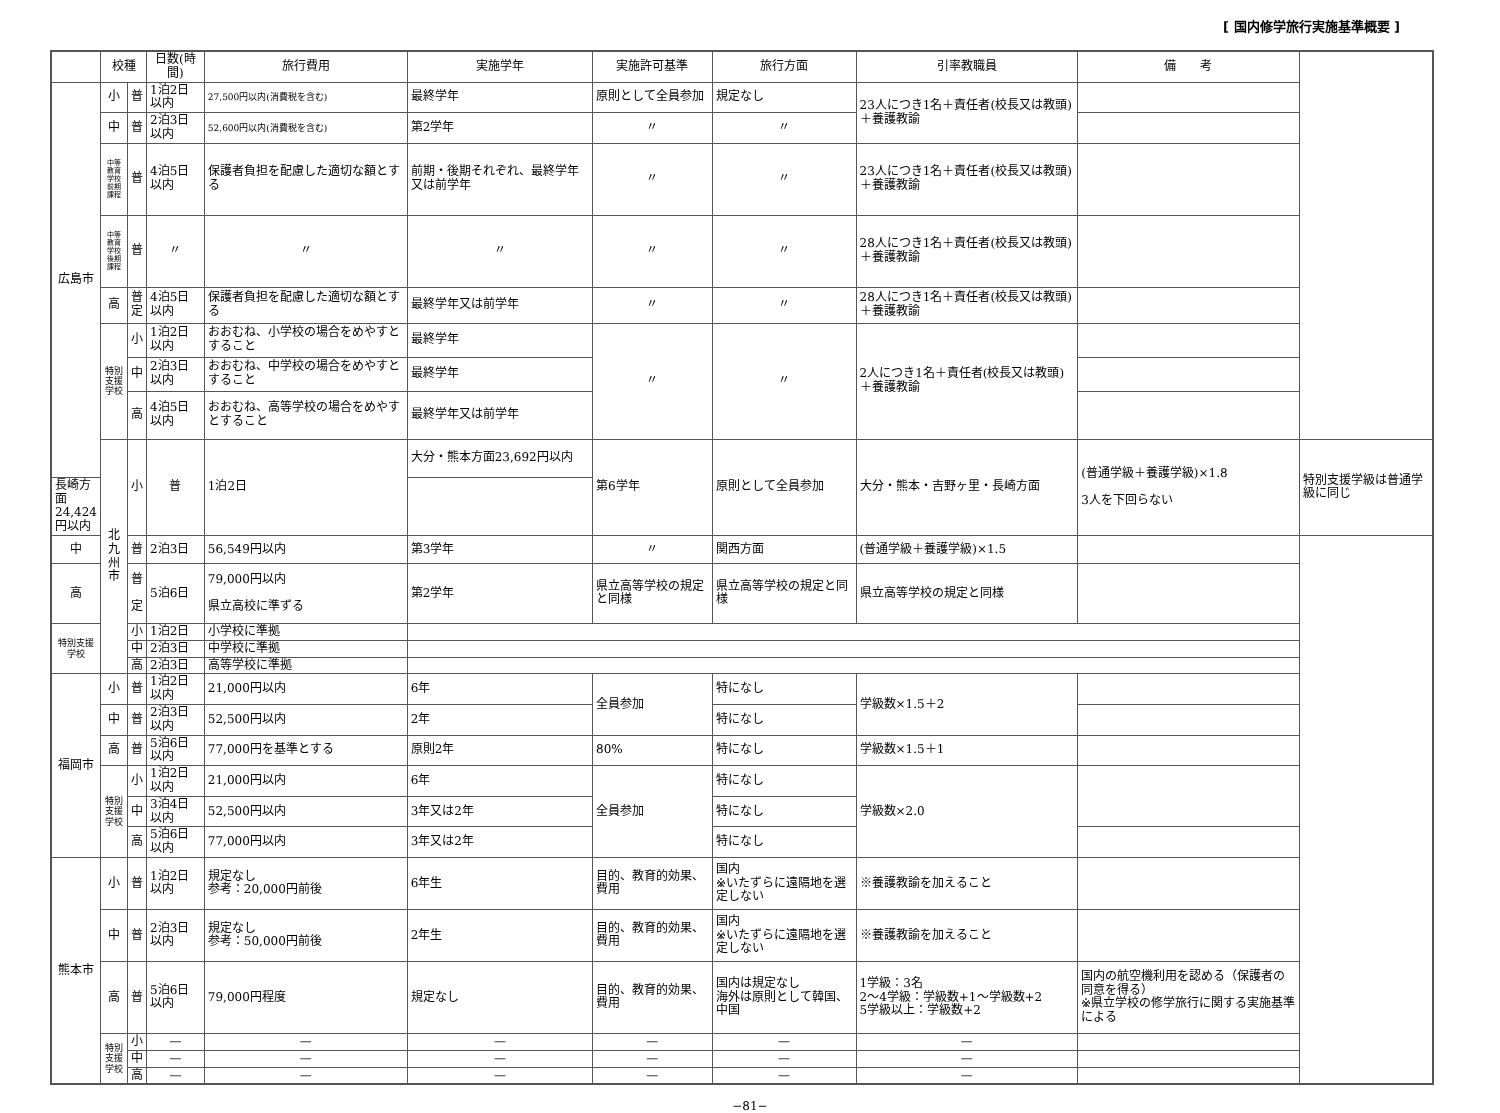[ 国内修学旅行実施基準概要 ]
| | 校種 | | 日数(時間) | 旅行費用 | 実施学年 | 実施許可基準 | 旅行方面 | 引率教職員 | 備 考 | |
| --- | --- | --- | --- | --- | --- | --- | --- | --- | --- | --- |
| 広島市 | 小 | 普 | 1泊2日以内 | 27,500円以内(消費税を含む) | 最終学年 | 原則として全員参加 | 規定なし | 23人につき1名＋責任者(校長又は教頭) ＋養護教諭 | | |
| | 中 | 普 | 2泊3日以内 | 52,600円以内(消費税を含む) | 第2学年 | 〃 | 〃 | | | |
| | 中等教育学校前期課程 | 普 | 4泊5日以内 | 保護者負担を配慮した適切な額とする | 前期・後期それぞれ、最終学年又は前学年 | 〃 | 〃 | 23人につき1名＋責任者(校長又は教頭)＋養護教諭 | | |
| | 中等教育学校後期課程 | 普 | 〃 | 〃 | 〃 | 〃 | 〃 | 28人につき1名＋責任者(校長又は教頭)＋養護教諭 | | |
| | 高 | 普 定 | 4泊5日以内 | 保護者負担を配慮した適切な額とする | 最終学年又は前学年 | 〃 | 〃 | 28人につき1名＋責任者(校長又は教頭)＋養護教諭 | | |
| | 特別支援学校 | 小 | 1泊2日以内 | おおむね、小学校の場合をめやすとすること | 最終学年 | 〃 | 〃 | 2人につき1名＋責任者(校長又は教頭)＋養護教諭 | | |
| | | 中 | 2泊3日以内 | おおむね、中学校の場合をめやすとすること | 最終学年 | | | | | |
| | | 高 | 4泊5日以内 | おおむね、高等学校の場合をめやすとすること | 最終学年又は前学年 | | | | | |
| | 北九州市 | 小 | 普 | 1泊2日 | 大分・熊本方面23,692円以内 | 第6学年 | 原則として全員参加 | 大分・熊本・吉野ヶ里・長崎方面 | (普通学級＋養護学級)×1.8 3人を下回らない | 特別支援学級は普通学級に同じ |
| 長崎方面24,424円以内 | | | | | | | | | | |
| 中 | | 普 | 2泊3日 | 56,549円以内 | 第3学年 | 〃 | 関西方面 | (普通学級＋養護学級)×1.5 | | |
| 高 | | 普 定 | 5泊6日 | 79,000円以内 県立高校に準ずる | 第2学年 | 県立高等学校の規定と同様 | 県立高等学校の規定と同様 | 県立高等学校の規定と同様 | | |
| 特別支援学校 | | 小 | 1泊2日 | 小学校に準拠 | | | | | | |
| | | 中 | 2泊3日 | 中学校に準拠 | | | | | | |
| | | 高 | 2泊3日 | 高等学校に準拠 | | | | | | |
| 福岡市 | 小 | 普 | 1泊2日以内 | 21,000円以内 | 6年 | 全員参加 | 特になし | 学級数×1.5＋2 | | |
| | 中 | 普 | 2泊3日以内 | 52,500円以内 | 2年 | | 特になし | | | |
| | 高 | 普 | 5泊6日以内 | 77,000円を基準とする | 原則2年 | 80% | 特になし | 学級数×1.5＋1 | | |
| | 特別支援学校 | 小 | 1泊2日以内 | 21,000円以内 | 6年 | 全員参加 | 特になし | 学級数×2.0 | | |
| | | 中 | 3泊4日以内 | 52,500円以内 | 3年又は2年 | | 特になし | | | |
| | | 高 | 5泊6日以内 | 77,000円以内 | 3年又は2年 | | 特になし | | | |
| 熊本市 | 小 | 普 | 1泊2日以内 | 規定なし 参考：20,000円前後 | 6年生 | 目的、教育的効果、費用 | 国内 ※いたずらに遠隔地を選定しない | ※養護教諭を加えること | | |
| | 中 | 普 | 2泊3日以内 | 規定なし 参考：50,000円前後 | 2年生 | 目的、教育的効果、費用 | 国内 ※いたずらに遠隔地を選定しない | ※養護教諭を加えること | | |
| | 高 | 普 | 5泊6日以内 | 79,000円程度 | 規定なし | 目的、教育的効果、費用 | 国内は規定なし 海外は原則として韓国、中国 | 1学級：3名 2～4学級：学級数+1～学級数+2 5学級以上：学級数+2 | 国内の航空機利用を認める（保護者の同意を得る） ※県立学校の修学旅行に関する実施基準による | |
| | 特別支援学校 | 小 | — | — | — | — | — | — | | |
| | | 中 | — | — | — | — | — | — | | |
| | | 高 | — | — | — | — | — | — | | |
−81−